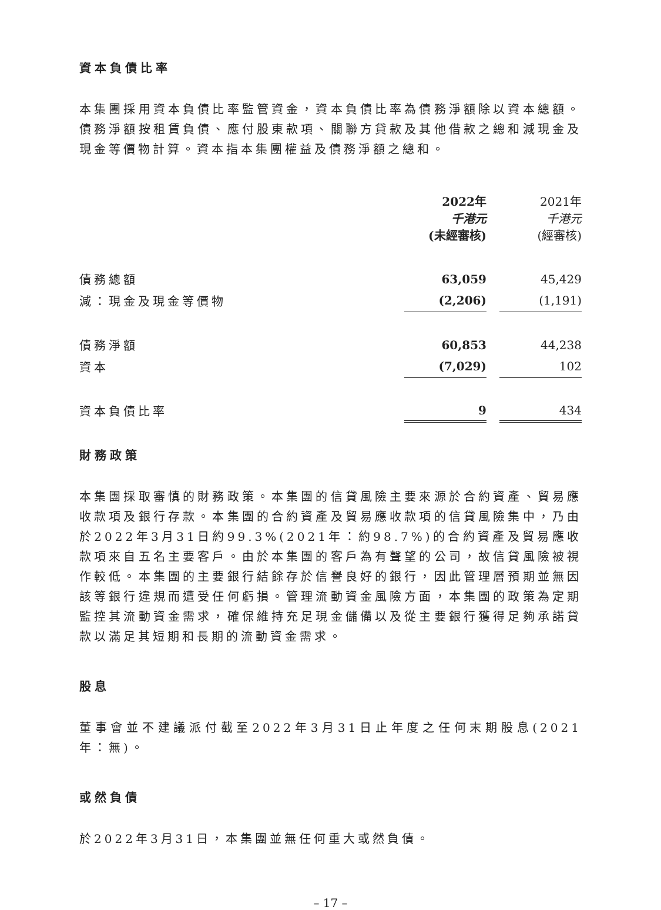資本負債比率
本集團採用資本負債比率監管資金，資本負債比率為債務淨額除以資本總額。債務淨額按租賃負債、應付股東款項、關聯方貸款及其他借款之總和減現金及現金等價物計算。資本指本集團權益及債務淨額之總和。
| | 2022年 千港元 (未經審核) | | 2021年 千港元 (經審核) |
| --- | --- | --- | --- |
| 債務總額 | 63,059 | | 45,429 |
| 減：現金及現金等價物 | (2,206) | | (1,191) |
| 債務淨額 | 60,853 | | 44,238 |
| 資本 | (7,029) | | 102 |
| 資本負債比率 | 9 | | 434 |
財務政策
本集團採取審慎的財務政策。本集團的信貸風險主要來源於合約資產、貿易應收款項及銀行存款。本集團的合約資產及貿易應收款項的信貸風險集中，乃由於2022年3月31日約99.3%(2021年：約98.7%)的合約資產及貿易應收款項來自五名主要客戶。由於本集團的客戶為有聲望的公司，故信貸風險被視作較低。本集團的主要銀行結餘存於信譽良好的銀行，因此管理層預期並無因該等銀行違規而遭受任何虧損。管理流動資金風險方面，本集團的政策為定期監控其流動資金需求，確保維持充足現金儲備以及從主要銀行獲得足夠承諾貸款以滿足其短期和長期的流動資金需求。
股息
董事會並不建議派付截至2022年3月31日止年度之任何末期股息(2021年：無)。
或然負債
於2022年3月31日，本集團並無任何重大或然負債。
– 17 –